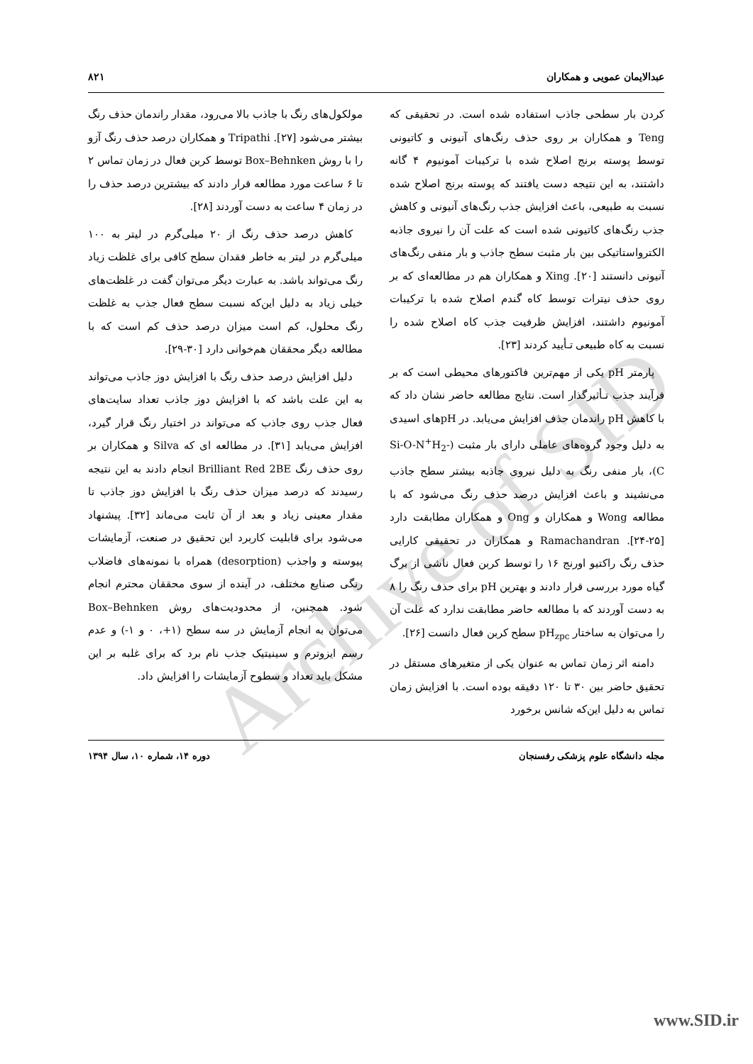Archive of SID
عبدالایمان عمویی و همکاران ۸۲۱
کردن بار سطحی جاذب استفاده شده است. در تحقیقی که Teng و همکاران بر روی حذف رنگ‌های آنیونی و کاتیونی توسط پوسته برنج اصلاح شده با ترکیبات آمونیوم ۴ گانه داشتند، به این نتیجه دست یافتند که پوسته برنج اصلاح شده نسبت به طبیعی، باعث افزایش جذب رنگ‌های آنیونی و کاهش جذب رنگ‌های کاتیونی شده است که علت آن را نیروی جاذبه الکترواستاتیکی بین بار مثبت سطح جاذب و بار منفی رنگ‌های آنیونی دانستند [۲۰]. Xing و همکاران هم در مطالعه‌ای که بر روی حذف نیترات توسط کاه گندم اصلاح شده با ترکیبات آمونیوم داشتند، افزایش ظرفیت جذب کاه اصلاح شده را نسبت به کاه طبیعی تـأیید کردند [۲۳].
پارمتر pH یکی از مهم‌ترین فاکتورهای محیطی است که بر فرآیند جذب تـأثیرگذار است. نتایج مطالعه حاضر نشان داد که با کاهش pH راندمان حذف افزایش می‌یابد. در pHهای اسیدی به دلیل وجود گروه‌های عاملی دارای بار مثبت (Si-O-N<sup>+</sup>H<sub>2</sub>-C)، بار منفی رنگ به دلیل نیروی جاذبه بیشتر سطح جاذب می‌نشیند و باعث افزایش درصد حذف رنگ می‌شود که با مطالعه Wong و همکاران و Ong و همکاران مطابقت دارد [۲۵-۲۴]. Ramachandran و همکاران در تحقیقی کارایی حذف رنگ راکتیو اورنج ۱۶ را توسط کربن فعال ناشی از برگ گیاه مورد بررسی قرار دادند و بهترین pH برای حذف رنگ را ۸ به دست آوردند که با مطالعه حاضر مطابقت ندارد که علت آن را می‌توان به ساختار pH<sub>zpc</sub> سطح کربن فعال دانست [۲۶].
دامنه اثر زمان تماس به عنوان یکی از متغیرهای مستقل در تحقیق حاضر بین ۳۰ تا ۱۲۰ دقیقه بوده است. با افزایش زمان تماس به دلیل این‌که شانس برخورد
مولکول‌های رنگ با جاذب بالا می‌رود، مقدار راندمان حذف رنگ بیشتر می‌شود [۲۷]. Tripathi و همکاران درصد حذف رنگ آزو را با روش Box–Behnken توسط کربن فعال در زمان تماس ۲ تا ۶ ساعت مورد مطالعه قرار دادند که بیشترین درصد حذف را در زمان ۴ ساعت به دست آوردند [۲۸].
کاهش درصد حذف رنگ از ۲۰ میلی‌گرم در لیتر به ۱۰۰ میلی‌گرم در لیتر به خاطر فقدان سطح کافی برای غلظت زیاد رنگ می‌تواند باشد. به عبارت دیگر می‌توان گفت در غلظت‌های خیلی زیاد به دلیل این‌که نسبت سطح فعال جذب به غلظت رنگ محلول، کم است میزان درصد حذف کم است که با مطالعه دیگر محققان هم‌خوانی دارد [۳۰-۲۹].
دلیل افزایش درصد حذف رنگ با افزایش دوز جاذب می‌تواند به این علت باشد که با افزایش دوز جاذب تعداد سایت‌های فعال جذب روی جاذب که می‌تواند در اختیار رنگ قرار گیرد، افزایش می‌یابد [۳۱]. در مطالعه ای که Silva و همکاران بر روی حذف رنگ Brilliant Red 2BE انجام دادند به این نتیجه رسیدند که درصد میزان حذف رنگ با افزایش دوز جاذب تا مقدار معینی زیاد و بعد از آن ثابت می‌ماند [۳۲]. پیشنهاد می‌شود برای قابلیت کاربرد این تحقیق در صنعت، آزمایشات پیوسته و واجذب (desorption) همراه با نمونه‌های فاضلاب رنگی صنایع مختلف، در آینده از سوی محققان محترم انجام شود. همچنین، از محدودیت‌های روش Box–Behnken می‌توان به انجام آزمایش در سه سطح (۱+، ۰ و ۱-) و عدم رسم ایزوترم و سینیتیک جذب نام برد که برای غلبه بر این مشکل باید تعداد و سطوح آزمایشات را افزایش داد.
مجله دانشگاه علوم پزشکی رفسنجان دوره ۱۴، شماره ۱۰، سال ۱۳۹۴
www.SID.ir